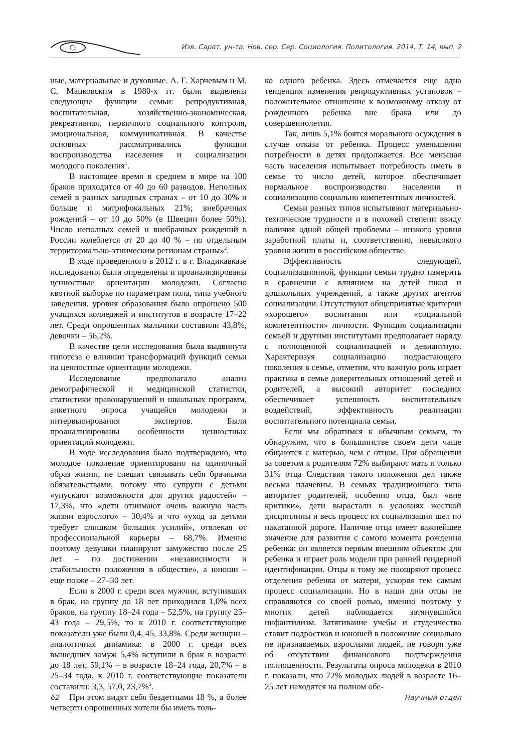Изв. Сарат. ун-та. Нов. сер. Сер. Социология. Политология. 2014. Т. 14, вып. 2
ные, материальные и духовные. А. Г. Харчевым и М. С. Мацковским в 1980-х гг. были выделены следующие функции семьи: репродуктивная, воспитательная, хозяйственно-экономическая, рекреативная, первичного социального контроля, эмоциональная, коммуникативная. В качестве основных рассматривались функции воспроизводства населения и социализации молодого поколения<sup>1</sup>.
В настоящее время в среднем в мире на 100 браков приходится от 40 до 60 разводов. Неполных семей в разных западных странах – от 10 до 30% и больше и матрифокальных 21%; внебрачных рождений – от 10 до 50% (в Швеции более 50%). Число неполных семей и внебрачных рождений в России колеблется от 20 до 40 % – по отдельным территориально-этническим регионам страны»<sup>2</sup>.
В ходе проведенного в 2012 г. в г. Владикавказе исследования были определены и проанализированы ценностные ориентации молодежи. Согласно квотной выборке по параметрам пола, типа учебного заведения, уровня образования было опрошено 500 учащихся колледжей и институтов в возрасте 17–22 лет. Среди опрошенных мальчики составили 43,8%, девочки – 56,2%.
В качестве цели исследования была выдвинута гипотеза о влиянии трансформаций функций семьи на ценностные ориентации молодежи.
Исследование предполагало анализ демографической и медицинской статистки, статистики правонарушений и школьных программ, анкетного опроса учащейся молодежи и интервьюирования экспертов. Были проанализированы особенности ценностных ориентаций молодежи.
В ходе исследования было подтверждено, что молодое поколение ориентировано на одиночный образ жизни, не спешит связывать себя брачными обязательствами, потому что супруги с детьми «упускают возможности для других радостей» – 17,3%, что «дети отнимают очень важную часть жизни взрослого» – 30,4% и что «уход за детьми требует слишком больших усилий», отвлекая от профессиональной карьеры – 68,7%. Именно поэтому девушки планируют замужество после 25 лет – по достижении «независимости и стабильности положения в обществе», а юноши – еще позже – 27–30 лет.
Если в 2000 г. среди всех мужчин, вступивших в брак, на группу до 18 лет приходился 1,0% всех браков, на группу 18–24 года – 52,5%, на группу 25–43 года – 29,5%, то к 2010 г. соответствующие показатели уже были 0,4, 45, 33,8%. Среди женщин – аналогичная динамика: в 2000 г. среди всех вышедших замуж 5,4% вступили в брак в возрасте до 18 лет, 59,1% – в возрасте 18–24 года, 20,7% – в 25–34 года, к 2010 г. соответствующие показатели составили: 3,3, 57,0, 23,7%<sup>3</sup>.
При этом видят себя бездетными 18 %, а более четверти опрошенных хотели бы иметь толь-
ко одного ребенка. Здесь отмечается еще одна тенденция изменения репродуктивных установок – положительное отношение к возможному отказу от рожденного ребенка вне брака или до совершеннолетия.
Так, лишь 5,1% боятся морального осуждения в случае отказа от ребенка. Процесс уменьшения потребности в детях продолжается. Все меньшая часть населения испытывает потребность иметь в семье то число детей, которое обеспечивает нормальное воспроизводство населения и социализацию социально компетентных личностей.
Семьи разных типов испытывают материально-технические трудности и в похожей степени ввиду наличия одной общей проблемы – низкого уровня заработной платы и, соответственно, невысокого уровня жизни в российском обществе.
Эффективность следующей, социализационной, функции семьи трудно измерить в сравнении с влиянием на детей школ и дошкольных учреждений, а также других агентов социализации. Отсутствуют общепринятые критерии «хорошего» воспитания или «социальной компетентности» личности. Функция социализации семьей и другими институтами предполагает наряду с полноценной социализацией и девиантную. Характеризуя социализацию подрастающего поколения в семье, отметим, что важную роль играет практика в семье доверительных отношений детей и родителей, а высокий авторитет последних обеспечивает успешность воспитательных воздействий, эффективность реализации воспитательного потенциала семьи.
Если мы обратимся к обычным семьям, то обнаружим, что в большинстве своем дети чаще общаются с матерью, чем с отцом. При обращении за советом к родителям 72% выбирают мать и только 31% отца Следствия такого положения дел также весьма плачевны. В семьях традиционного типа авторитет родителей, особенно отца, был «вне критики», дети вырастали в условиях жесткой дисциплины и весь процесс их социализации шел по накатанной дороге. Наличие отца имеет важнейшее значение для развития с самого момента рождения ребенка: он является первым внешним объектом для ребенка и играет роль модели при ранней гендерной идентификации. Отцы к тому же поощряют процесс отделения ребенка от матери, ускоряя тем самым процесс социализации. Но в наши дни отцы не справляются со своей ролью, именно поэтому у многих детей наблюдается затянувшийся инфантилизм. Затягивание учебы и студенчества ставит подростков и юношей в положение социально не признаваемых взрослыми людей, не говоря уже об отсутствии финансового подтверждения полноценности. Результаты опроса молодежи в 2010 г. показали, что 72% молодых людей в возрасте 16–25 лет находятся на полном обе-
62 Научный отдел